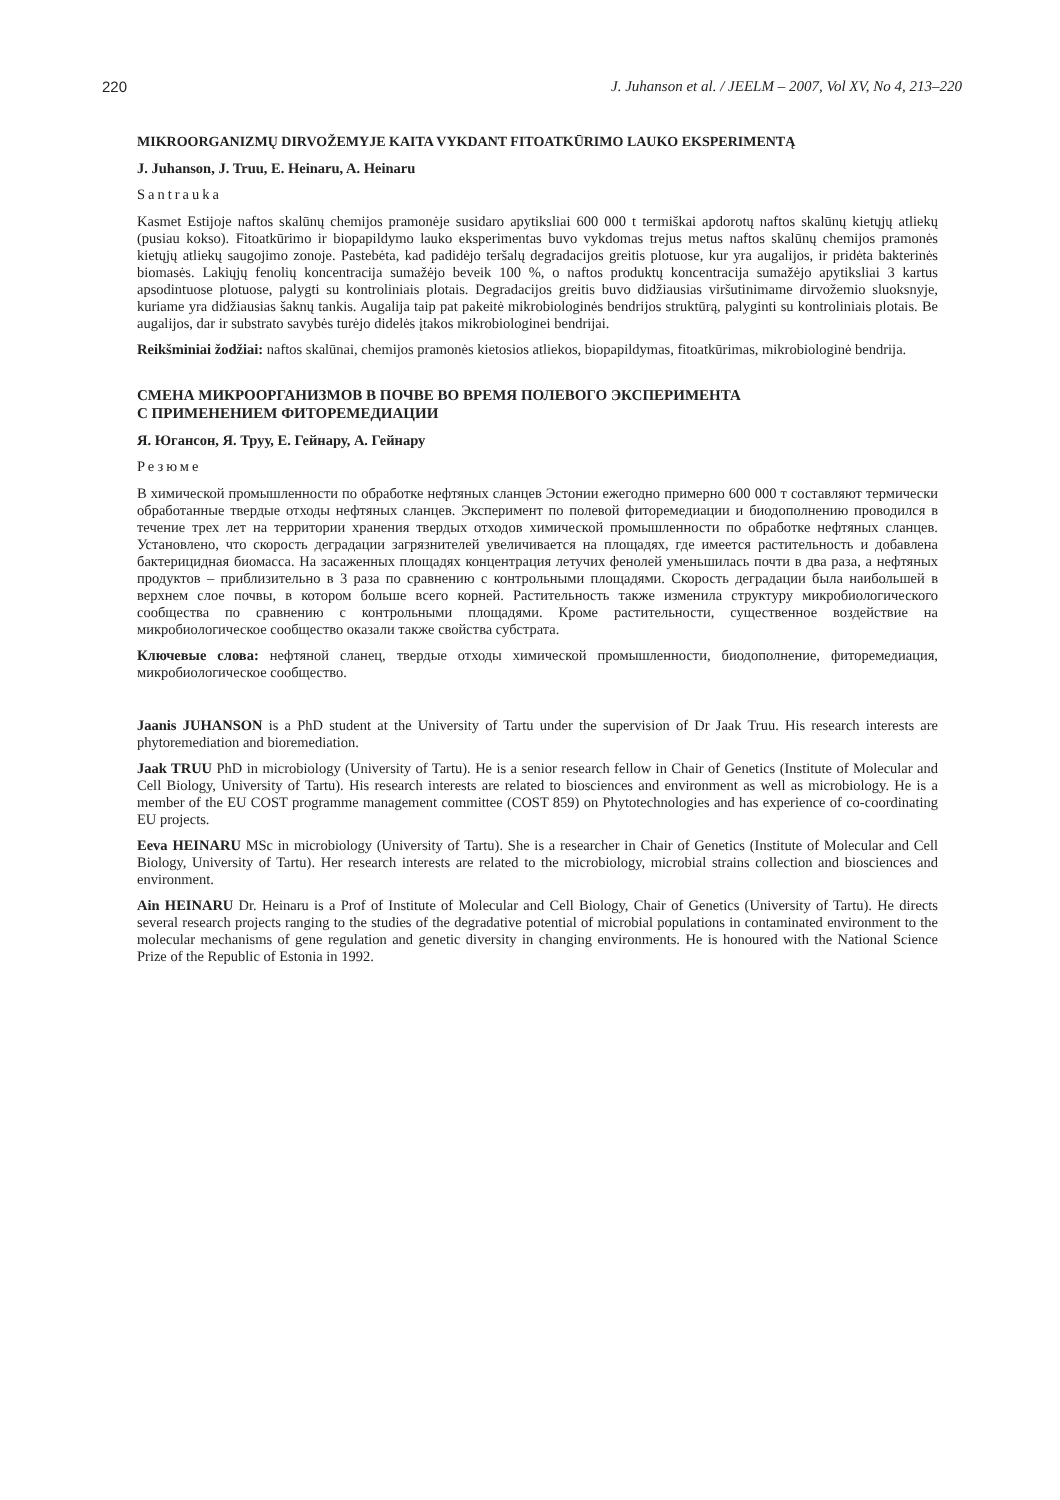220 J. Juhanson et al. / JEELM – 2007, Vol XV, No 4, 213–220
MIKROORGANIZMŲ DIRVOŽEMYJE KAITA VYKDANT FITOATKŪRIMO LAUKO EKSPERIMENTĄ
J. Juhanson, J. Truu, E. Heinaru, A. Heinaru
Santrauka
Kasmet Estijoje naftos skalūnų chemijos pramonėje susidaro apytiksliai 600 000 t termiškai apdorotų naftos skalūnų kietųjų atliekų (pusiau kokso). Fitoatkūrimo ir biopapildymo lauko eksperimentas buvo vykdomas trejus metus naftos skalūnų chemijos pramonės kietųjų atliekų saugojimo zonoje. Pastebėta, kad padidėjo teršalų degradacijos greitis plotuose, kur yra augalijos, ir pridėta bakterinės biomasės. Lakiųjų fenolių koncentracija sumažėjo beveik 100 %, o naftos produktų koncentracija sumažėjo apytiksliai 3 kartus apsodintuose plotuose, palygti su kontroliniais plotais. Degradacijos greitis buvo didžiausias viršutinimame dirvožemio sluoksnyje, kuriame yra didžiausias šaknų tankis. Augalija taip pat pakeitė mikrobiologinės bendrijos struktūrą, palyginti su kontroliniais plotais. Be augalijos, dar ir substrato savybės turėjo didelės įtakos mikrobiologinei bendrijai.
Reikšminiai žodžiai: naftos skalūnai, chemijos pramonės kietosios atliekos, biopapildymas, fitoatkūrimas, mikrobiologinė bendrija.
СМЕНА МИКРООРГАНИЗМОВ В ПОЧВЕ ВО ВРЕМЯ ПОЛЕВОГО ЭКСПЕРИМЕНТА
С ПРИМЕНЕНИЕМ ФИТОРЕМЕДИАЦИИ
Я. Югансон, Я. Труу, Е. Гейнару, А. Гейнару
Резюме
В химической промышленности по обработке нефтяных сланцев Эстонии ежегодно примерно 600 000 т составляют термически обработанные твердые отходы нефтяных сланцев. Эксперимент по полевой фиторемедиации и биодополнению проводился в течение трех лет на территории хранения твердых отходов химической промышленности по обработке нефтяных сланцев. Установлено, что скорость деградации загрязнителей увеличивается на площадях, где имеется растительность и добавлена бактерицидная биомасса. На засаженных площадях концентрация летучих фенолей уменьшилась почти в два раза, а нефтяных продуктов – приблизительно в 3 раза по сравнению с контрольными площадями. Скорость деградации была наибольшей в верхнем слое почвы, в котором больше всего корней. Растительность также изменила структуру микробиологического сообщества по сравнению с контрольными площадями. Кроме растительности, существенное воздействие на микробиологическое сообщество оказали также свойства субстрата.
Ключевые слова: нефтяной сланец, твердые отходы химической промышленности, биодополнение, фиторемедиация, микробиологическое сообщество.
Jaanis JUHANSON is a PhD student at the University of Tartu under the supervision of Dr Jaak Truu. His research interests are phytoremediation and bioremediation.
Jaak TRUU PhD in microbiology (University of Tartu). He is a senior research fellow in Chair of Genetics (Institute of Molecular and Cell Biology, University of Tartu). His research interests are related to biosciences and environment as well as microbiology. He is a member of the EU COST programme management committee (COST 859) on Phytotechnologies and has experience of co-coordinating EU projects.
Eeva HEINARU MSc in microbiology (University of Tartu). She is a researcher in Chair of Genetics (Institute of Molecular and Cell Biology, University of Tartu). Her research interests are related to the microbiology, microbial strains collection and biosciences and environment.
Ain HEINARU Dr. Heinaru is a Prof of Institute of Molecular and Cell Biology, Chair of Genetics (University of Tartu). He directs several research projects ranging to the studies of the degradative potential of microbial populations in contaminated environment to the molecular mechanisms of gene regulation and genetic diversity in changing environments. He is honoured with the National Science Prize of the Republic of Estonia in 1992.